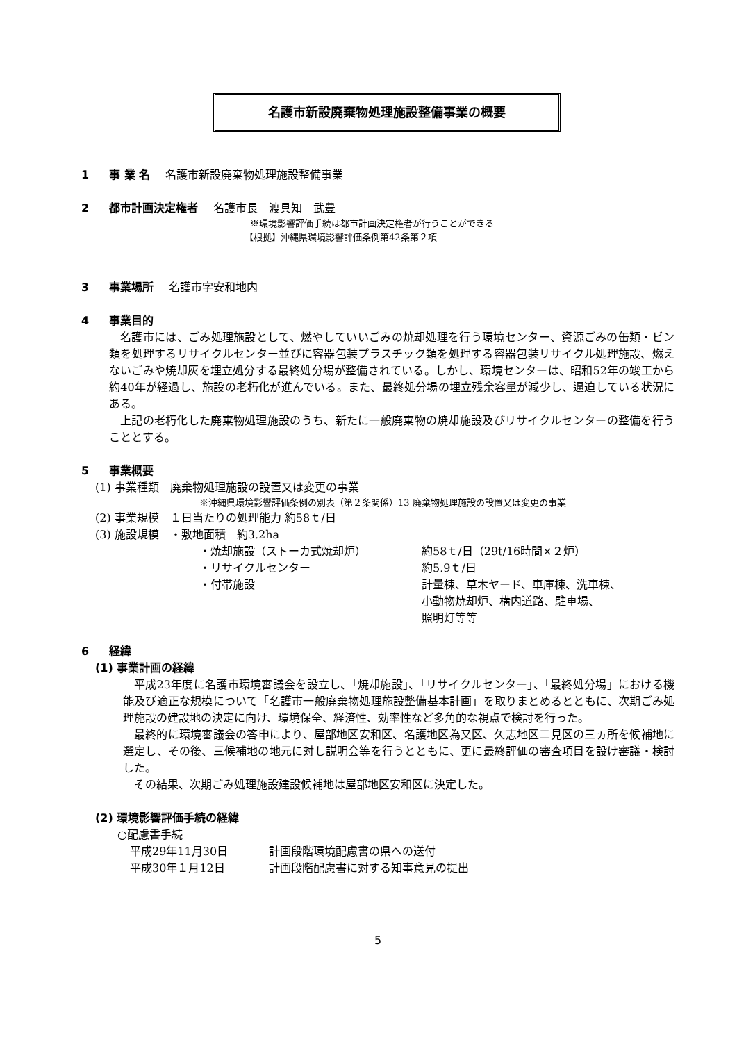名護市新設廃棄物処理施設整備事業の概要
1 事 業 名　 名護市新設廃棄物処理施設整備事業
2 都市計画決定権者　 名護市長　渡具知　武豊
※環境影響評価手続は都市計画決定権者が行うことができる
【根拠】沖縄県環境影響評価条例第42条第２項
3 事業場所　 名護市字安和地内
4 事業目的
名護市には、ごみ処理施設として、燃やしていいごみの焼却処理を行う環境センター、資源ごみの缶類・ビン類を処理するリサイクルセンター並びに容器包装プラスチック類を処理する容器包装リサイクル処理施設、燃えないごみや焼却灰を埋立処分する最終処分場が整備されている。しかし、環境センターは、昭和52年の竣工から約40年が経過し、施設の老朽化が進んでいる。また、最終処分場の埋立残余容量が減少し、逼迫している状況にある。
上記の老朽化した廃棄物処理施設のうち、新たに一般廃棄物の焼却施設及びリサイクルセンターの整備を行うこととする。
5 事業概要
(1) 事業種類　廃棄物処理施設の設置又は変更の事業
※沖縄県環境影響評価条例の別表（第２条関係）13 廃棄物処理施設の設置又は変更の事業
(2) 事業規模　１日当たりの処理能力 約58ｔ/日
(3) 施設規模　・敷地面積　約3.2ha
・焼却施設（ストーカ式焼却炉） 約58ｔ/日（29t/16時間×２炉）
・リサイクルセンター 約5.9ｔ/日
・付帯施設 計量棟、草木ヤード、車庫棟、洗車棟、
小動物焼却炉、構内道路、駐車場、
照明灯等等
6 経緯
(1) 事業計画の経緯
平成23年度に名護市環境審議会を設立し、「焼却施設」、「リサイクルセンター」、「最終処分場」における機能及び適正な規模について「名護市一般廃棄物処理施設整備基本計画」を取りまとめるとともに、次期ごみ処理施設の建設地の決定に向け、環境保全、経済性、効率性など多角的な視点で検討を行った。
最終的に環境審議会の答申により、屋部地区安和区、名護地区為又区、久志地区二見区の三ヵ所を候補地に選定し、その後、三候補地の地元に対し説明会等を行うとともに、更に最終評価の審査項目を設け審議・検討した。
その結果、次期ごみ処理施設建設候補地は屋部地区安和区に決定した。
(2) 環境影響評価手続の経緯
○配慮書手続
平成29年11月30日 計画段階環境配慮書の県への送付
平成30年１月12日 計画段階配慮書に対する知事意見の提出
5